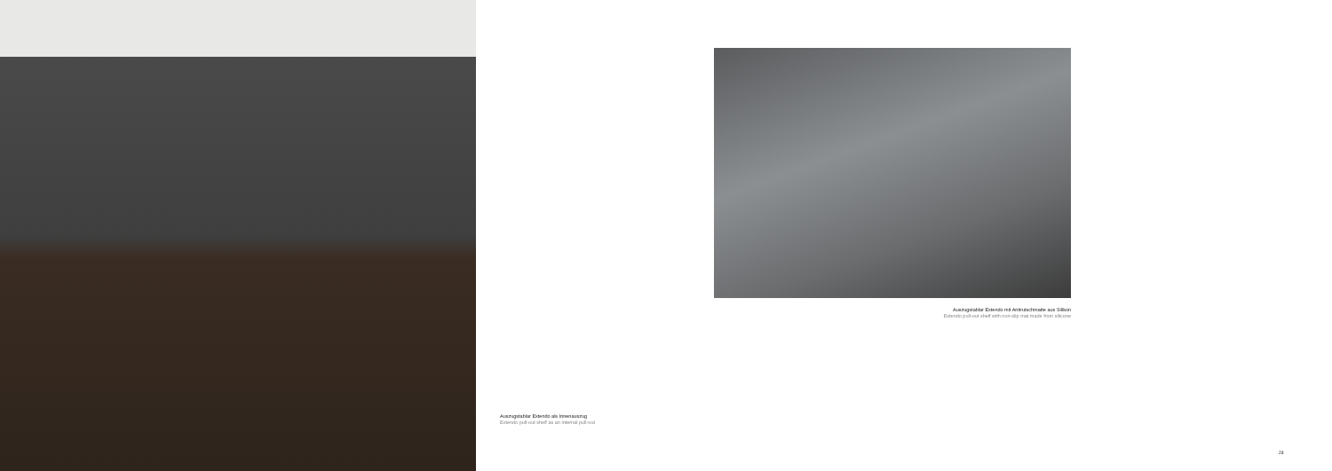Auszugstablar Extendo mit Antirutschmatte aus Silikon
Extendo pull-out shelf with non-slip mat made from silicone
Auszugstablar Extendo als Innenauszug
Extendo pull-out shelf as an internal pull-out
23